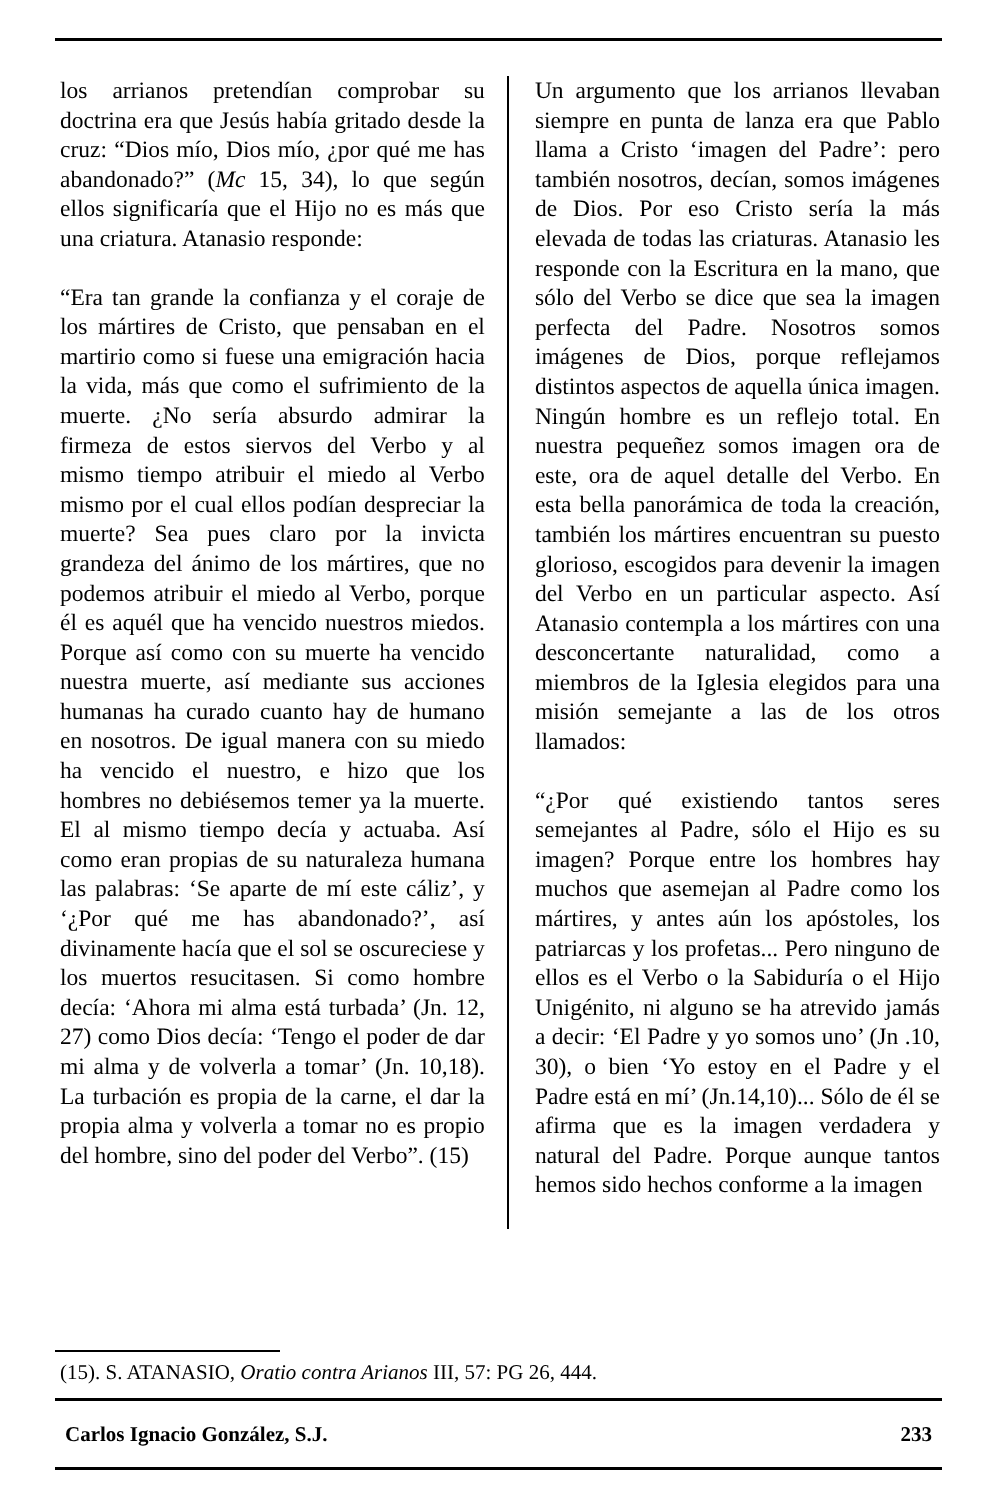los arrianos pretendían comprobar su doctrina era que Jesús había gritado desde la cruz: “Dios mío, Dios mío, ¿por qué me has abandonado?” (Mc 15, 34), lo que según ellos significaría que el Hijo no es más que una criatura. Atanasio responde:
“Era tan grande la confianza y el coraje de los mártires de Cristo, que pensaban en el martirio como si fuese una emigración hacia la vida, más que como el sufrimiento de la muerte. ¿No sería absurdo admirar la firmeza de estos siervos del Verbo y al mismo tiempo atribuir el miedo al Verbo mismo por el cual ellos podían despreciar la muerte? Sea pues claro por la invicta grandeza del ánimo de los mártires, que no podemos atribuir el miedo al Verbo, porque él es aquél que ha vencido nuestros miedos. Porque así como con su muerte ha vencido nuestra muerte, así mediante sus acciones humanas ha curado cuanto hay de humano en nosotros. De igual manera con su miedo ha vencido el nuestro, e hizo que los hombres no debiésemos temer ya la muerte. El al mismo tiempo decía y actuaba. Así como eran propias de su naturaleza humana las palabras: ‘Se aparte de mí este cáliz’, y ‘¿Por qué me has abandonado?’, así divinamente hacía que el sol se oscureciese y los muertos resucitasen. Si como hombre decía: ‘Ahora mi alma está turbada’ (Jn. 12, 27) como Dios decía: ‘Tengo el poder de dar mi alma y de volverla a tomar’ (Jn. 10,18). La turbación es propia de la carne, el dar la propia alma y volverla a tomar no es propio del hombre, sino del poder del Verbo”. (15)
Un argumento que los arrianos llevaban siempre en punta de lanza era que Pablo llama a Cristo ‘imagen del Padre’: pero también nosotros, decían, somos imágenes de Dios. Por eso Cristo sería la más elevada de todas las criaturas. Atanasio les responde con la Escritura en la mano, que sólo del Verbo se dice que sea la imagen perfecta del Padre. Nosotros somos imágenes de Dios, porque reflejamos distintos aspectos de aquella única imagen. Ningún hombre es un reflejo total. En nuestra pequeñez somos imagen ora de este, ora de aquel detalle del Verbo. En esta bella panorámica de toda la creación, también los mártires encuentran su puesto glorioso, escogidos para devenir la imagen del Verbo en un particular aspecto. Así Atanasio contempla a los mártires con una desconcertante naturalidad, como a miembros de la Iglesia elegidos para una misión semejante a las de los otros llamados:
“¿Por qué existiendo tantos seres semejantes al Padre, sólo el Hijo es su imagen? Porque entre los hombres hay muchos que asemejan al Padre como los mártires, y antes aún los apóstoles, los patriarcas y los profetas... Pero ninguno de ellos es el Verbo o la Sabiduría o el Hijo Unigénito, ni alguno se ha atrevido jamás a decir: ‘El Padre y yo somos uno’ (Jn .10, 30), o bien ‘Yo estoy en el Padre y el Padre está en mí’ (Jn.14,10)... Sólo de él se afirma que es la imagen verdadera y natural del Padre. Porque aunque tantos hemos sido hechos conforme a la imagen
(15). S. ATANASIO, Oratio contra Arianos III, 57: PG 26, 444.
Carlos Ignacio González, S.J. 233